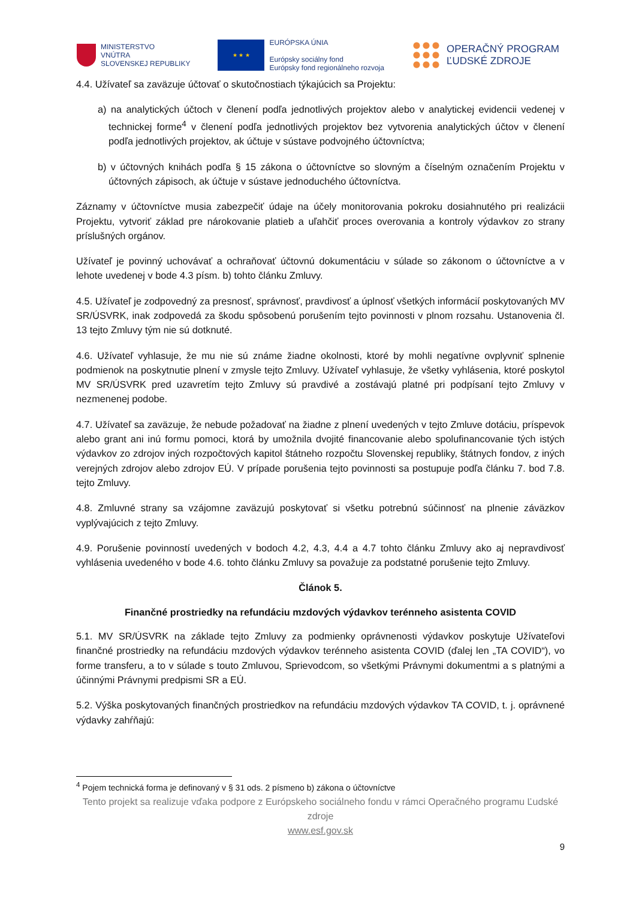MINISTERSTVO
VNÚTRA
SLOVENSKEJ REPUBLIKY
★ ★ ★
EURÓPSKA ÚNIA
Európsky sociálny fond
Európsky fond regionálneho rozvoja
OPERAČNÝ PROGRAM
ĽUDSKÉ ZDROJE
4.4. Užívateľ sa zaväzuje účtovať o skutočnostiach týkajúcich sa Projektu:
a) na analytických účtoch v členení podľa jednotlivých projektov alebo v analytickej evidencii vedenej v technickej forme<sup>4</sup> v členení podľa jednotlivých projektov bez vytvorenia analytických účtov v členení podľa jednotlivých projektov, ak účtuje v sústave podvojného účtovníctva;
b) v účtovných knihách podľa § 15 zákona o účtovníctve so slovným a číselným označením Projektu v účtovných zápisoch, ak účtuje v sústave jednoduchého účtovníctva.
Záznamy v účtovníctve musia zabezpečiť údaje na účely monitorovania pokroku dosiahnutého pri realizácii Projektu, vytvoriť základ pre nárokovanie platieb a uľahčiť proces overovania a kontroly výdavkov zo strany príslušných orgánov.
Užívateľ je povinný uchovávať a ochraňovať účtovnú dokumentáciu v súlade so zákonom o účtovníctve a v lehote uvedenej v bode 4.3 písm. b) tohto článku Zmluvy.
4.5. Užívateľ je zodpovedný za presnosť, správnosť, pravdivosť a úplnosť všetkých informácií poskytovaných MV SR/ÚSVRK, inak zodpovedá za škodu spôsobenú porušením tejto povinnosti v plnom rozsahu. Ustanovenia čl. 13 tejto Zmluvy tým nie sú dotknuté.
4.6. Užívateľ vyhlasuje, že mu nie sú známe žiadne okolnosti, ktoré by mohli negatívne ovplyvniť splnenie podmienok na poskytnutie plnení v zmysle tejto Zmluvy. Užívateľ vyhlasuje, že všetky vyhlásenia, ktoré poskytol MV SR/ÚSVRK pred uzavretím tejto Zmluvy sú pravdivé a zostávajú platné pri podpísaní tejto Zmluvy v nezmenenej podobe.
4.7. Užívateľ sa zaväzuje, že nebude požadovať na žiadne z plnení uvedených v tejto Zmluve dotáciu, príspevok alebo grant ani inú formu pomoci, ktorá by umožnila dvojité financovanie alebo spolufinancovanie tých istých výdavkov zo zdrojov iných rozpočtových kapitol štátneho rozpočtu Slovenskej republiky, štátnych fondov, z iných verejných zdrojov alebo zdrojov EÚ. V prípade porušenia tejto povinnosti sa postupuje podľa článku 7. bod 7.8. tejto Zmluvy.
4.8. Zmluvné strany sa vzájomne zaväzujú poskytovať si všetku potrebnú súčinnosť na plnenie záväzkov vyplývajúcich z tejto Zmluvy.
4.9. Porušenie povinností uvedených v bodoch 4.2, 4.3, 4.4 a 4.7 tohto článku Zmluvy ako aj nepravdivosť vyhlásenia uvedeného v bode 4.6. tohto článku Zmluvy sa považuje za podstatné porušenie tejto Zmluvy.
Článok 5.
Finančné prostriedky na refundáciu mzdových výdavkov terénneho asistenta COVID
5.1. MV SR/ÚSVRK na základe tejto Zmluvy za podmienky oprávnenosti výdavkov poskytuje Užívateľovi finančné prostriedky na refundáciu mzdových výdavkov terénneho asistenta COVID (ďalej len „TA COVID“), vo forme transferu, a to v súlade s touto Zmluvou, Sprievodcom, so všetkými Právnymi dokumentmi a s platnými a účinnými Právnymi predpismi SR a EÚ.
5.2. Výška poskytovaných finančných prostriedkov na refundáciu mzdových výdavkov TA COVID, t. j. oprávnené výdavky zahŕňajú:
<sup>4</sup> Pojem technická forma je definovaný v § 31 ods. 2 písmeno b) zákona o účtovníctve
Tento projekt sa realizuje vďaka podpore z Európskeho sociálneho fondu v rámci Operačného programu Ľudské zdroje
www.esf.gov.sk
9